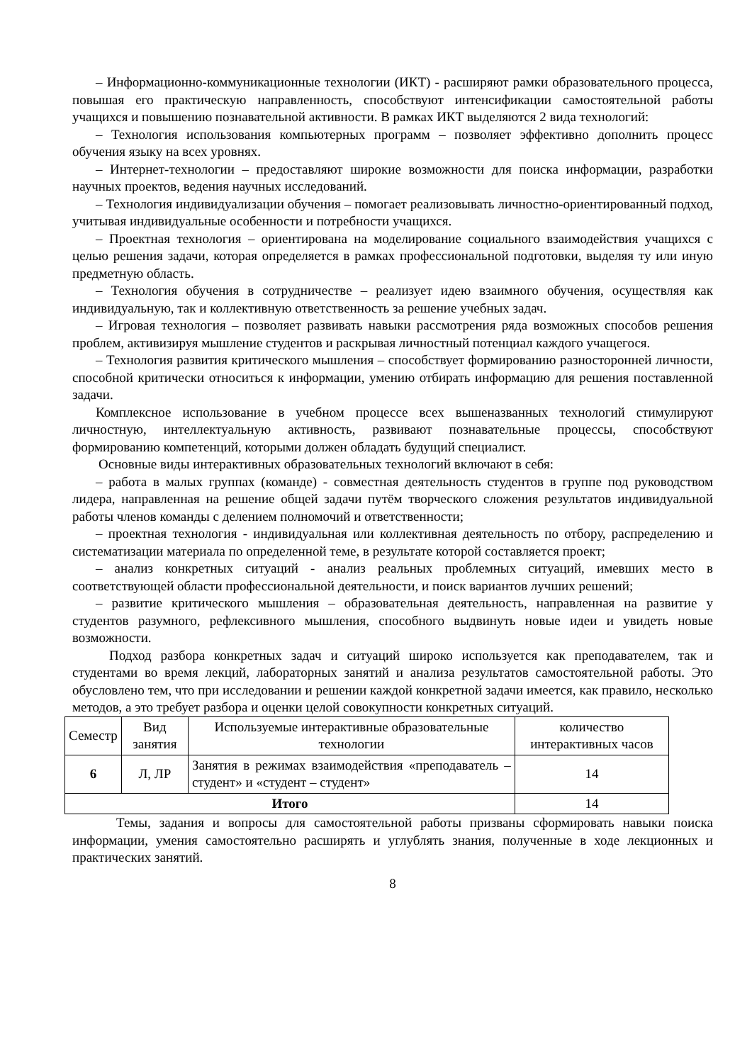– Информационно-коммуникационные технологии (ИКТ) - расширяют рамки образовательного процесса, повышая его практическую направленность, способствуют интенсификации самостоятельной работы учащихся и повышению познавательной активности. В рамках ИКТ выделяются 2 вида технологий:
– Технология использования компьютерных программ – позволяет эффективно дополнить процесс обучения языку на всех уровнях.
– Интернет-технологии – предоставляют широкие возможности для поиска информации, разработки научных проектов, ведения научных исследований.
– Технология индивидуализации обучения – помогает реализовывать личностно-ориентированный подход, учитывая индивидуальные особенности и потребности учащихся.
– Проектная технология – ориентирована на моделирование социального взаимодействия учащихся с целью решения задачи, которая определяется в рамках профессиональной подготовки, выделяя ту или иную предметную область.
– Технология обучения в сотрудничестве – реализует идею взаимного обучения, осуществляя как индивидуальную, так и коллективную ответственность за решение учебных задач.
– Игровая технология – позволяет развивать навыки рассмотрения ряда возможных способов решения проблем, активизируя мышление студентов и раскрывая личностный потенциал каждого учащегося.
– Технология развития критического мышления – способствует формированию разносторонней личности, способной критически относиться к информации, умению отбирать информацию для решения поставленной задачи.
Комплексное использование в учебном процессе всех вышеназванных технологий стимулируют личностную, интеллектуальную активность, развивают познавательные процессы, способствуют формированию компетенций, которыми должен обладать будущий специалист.
Основные виды интерактивных образовательных технологий включают в себя:
– работа в малых группах (команде) - совместная деятельность студентов в группе под руководством лидера, направленная на решение общей задачи путём творческого сложения результатов индивидуальной работы членов команды с делением полномочий и ответственности;
– проектная технология - индивидуальная или коллективная деятельность по отбору, распределению и систематизации материала по определенной теме, в результате которой составляется проект;
– анализ конкретных ситуаций - анализ реальных проблемных ситуаций, имевших место в соответствующей области профессиональной деятельности, и поиск вариантов лучших решений;
– развитие критического мышления – образовательная деятельность, направленная на развитие у студентов разумного, рефлексивного мышления, способного выдвинуть новые идеи и увидеть новые возможности.
Подход разбора конкретных задач и ситуаций широко используется как преподавателем, так и студентами во время лекций, лабораторных занятий и анализа результатов самостоятельной работы. Это обусловлено тем, что при исследовании и решении каждой конкретной задачи имеется, как правило, несколько методов, а это требует разбора и оценки целой совокупности конкретных ситуаций.
| Семестр | Вид занятия | Используемые интерактивные образовательные технологии | количество интерактивных часов |
| --- | --- | --- | --- |
| 6 | Л, ЛР | Занятия в режимах взаимодействия «преподаватель – студент» и «студент – студент» | 14 |
| Итого | | | 14 |
Темы, задания и вопросы для самостоятельной работы призваны сформировать навыки поиска информации, умения самостоятельно расширять и углублять знания, полученные в ходе лекционных и практических занятий.
8